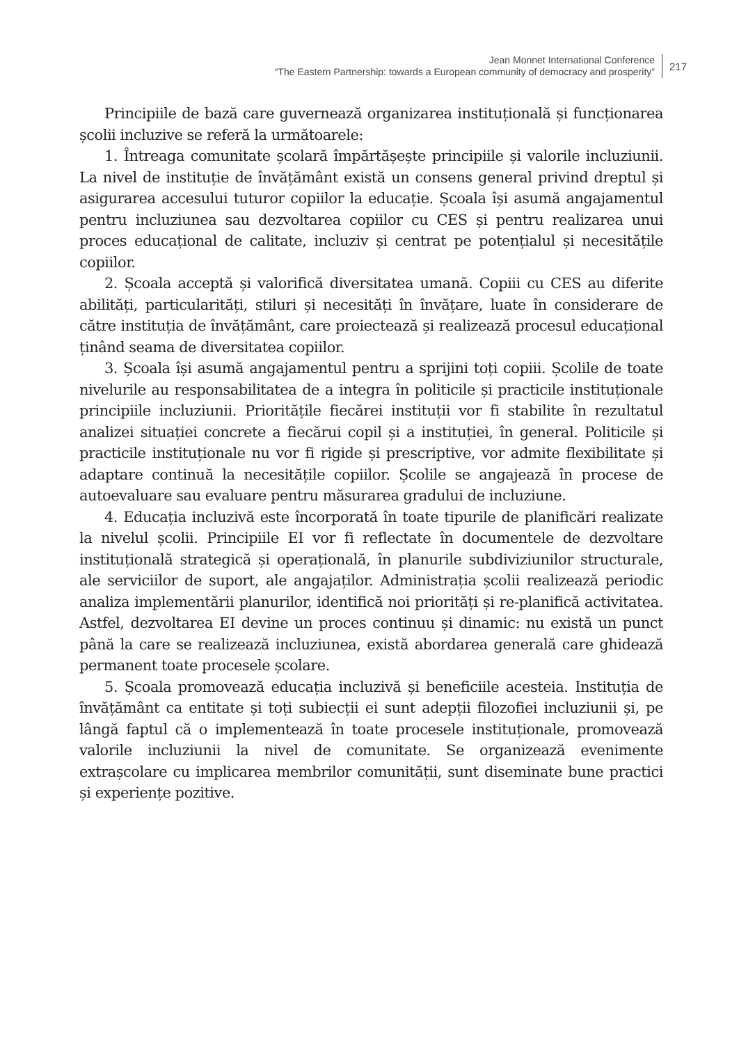Jean Monnet International Conference
“The Eastern Partnership: towards a European community of democracy and prosperity”
217
Principiile de bază care guvernează organizarea instituțională și funcționarea școlii incluzive se referă la următoarele:
1. Întreaga comunitate școlară împărtășește principiile și valorile incluziunii. La nivel de instituție de învățământ există un consens general privind dreptul și asigurarea accesului tuturor copiilor la educație. Școala își asumă angajamentul pentru incluziunea sau dezvoltarea copiilor cu CES și pentru realizarea unui proces educațional de calitate, incluziv și centrat pe potențialul și necesitățile copiilor.
2. Școala acceptă și valorifică diversitatea umană. Copiii cu CES au diferite abilități, particularități, stiluri și necesități în învățare, luate în considerare de către instituția de învățământ, care proiectează și realizează procesul educațional ținând seama de diversitatea copiilor.
3. Școala își asumă angajamentul pentru a sprijini toți copiii. Școlile de toate nivelurile au responsabilitatea de a integra în politicile și practicile instituționale principiile incluziunii. Prioritățile fiecărei instituții vor fi stabilite în rezultatul analizei situației concrete a fiecărui copil și a instituției, în general. Politicile și practicile instituționale nu vor fi rigide și prescriptive, vor admite flexibilitate și adaptare continuă la necesitățile copiilor. Școlile se angajează în procese de autoevaluare sau evaluare pentru măsurarea gradului de incluziune.
4. Educația incluzivă este încorporată în toate tipurile de planificări realizate la nivelul școlii. Principiile EI vor fi reflectate în documentele de dezvoltare instituțională strategică și operațională, în planurile subdiviziunilor structurale, ale serviciilor de suport, ale angajaților. Administrația școlii realizează periodic analiza implementării planurilor, identifică noi priorități și re-planifică activitatea. Astfel, dezvoltarea EI devine un proces continuu și dinamic: nu există un punct până la care se realizează incluziunea, există abordarea generală care ghidează permanent toate procesele școlare.
5. Școala promovează educația incluzivă și beneficiile acesteia. Instituția de învățământ ca entitate și toți subiecții ei sunt adepții filozofiei incluziunii și, pe lângă faptul că o implementează în toate procesele instituționale, promovează valorile incluziunii la nivel de comunitate. Se organizează evenimente extrașcolare cu implicarea membrilor comunității, sunt diseminate bune practici și experiențe pozitive.